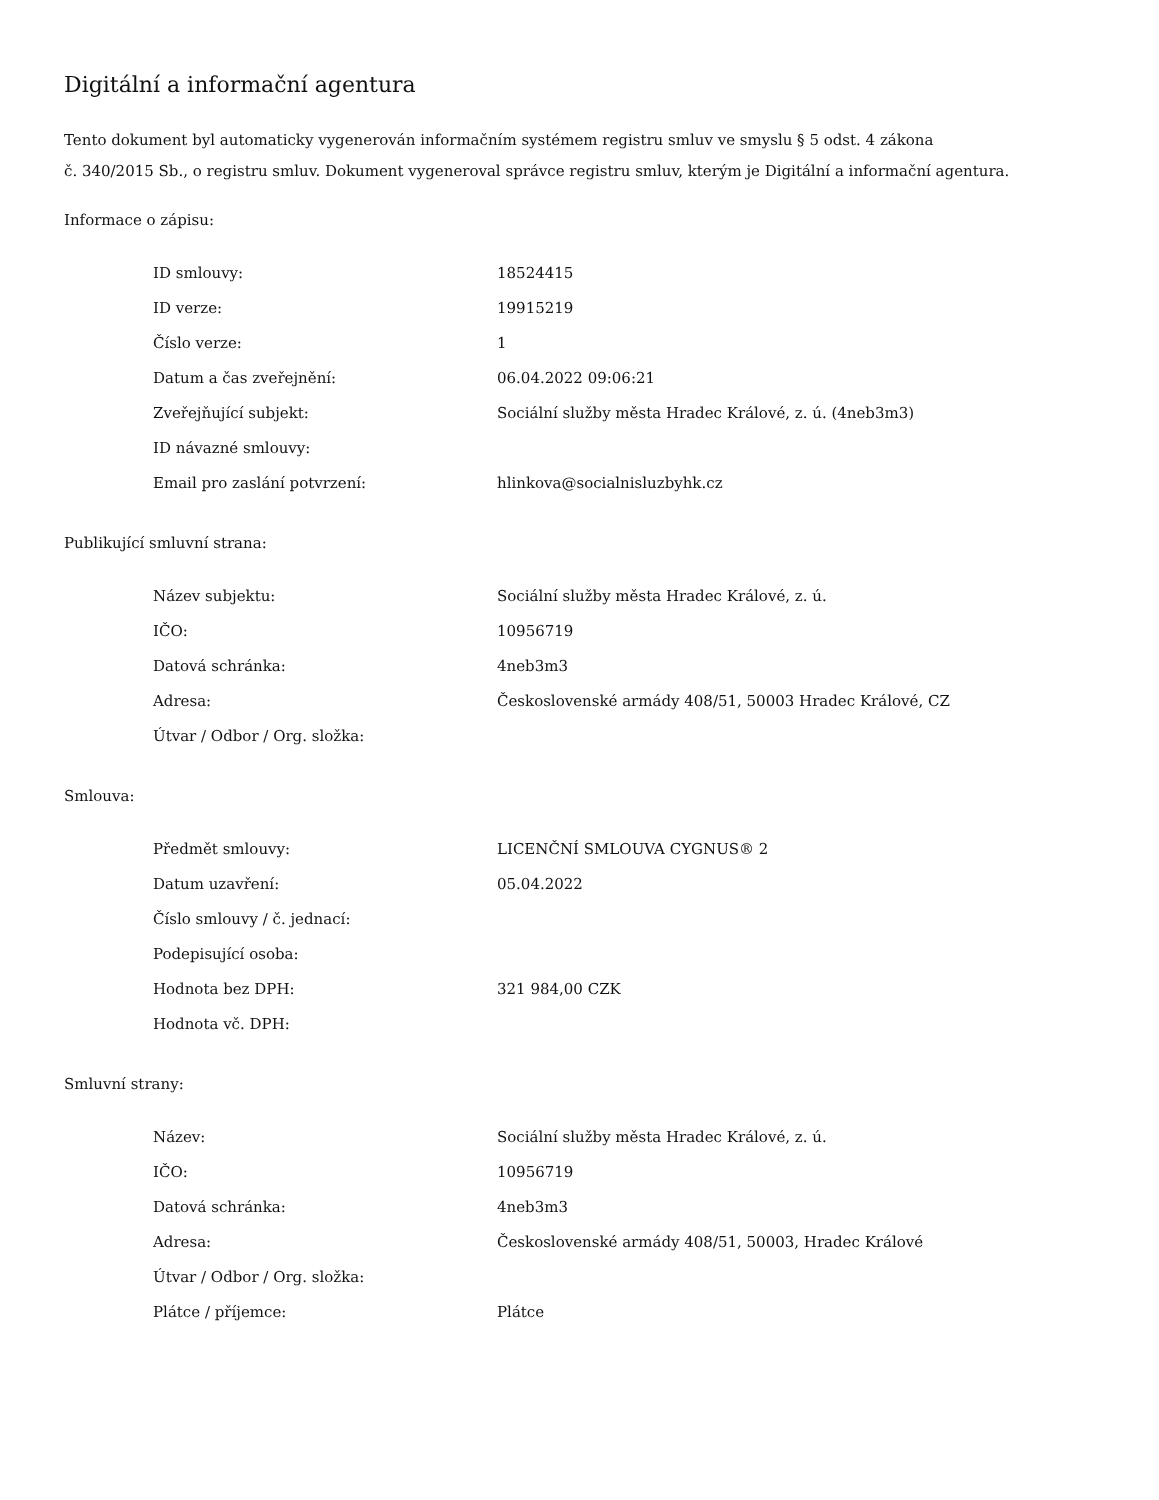Digitální a informační agentura
Tento dokument byl automaticky vygenerován informačním systémem registru smluv ve smyslu § 5 odst. 4 zákona
č. 340/2015 Sb., o registru smluv. Dokument vygeneroval správce registru smluv, kterým je Digitální a informační agentura.
Informace o zápisu:
| ID smlouvy: | 18524415 |
| ID verze: | 19915219 |
| Číslo verze: | 1 |
| Datum a čas zveřejnění: | 06.04.2022 09:06:21 |
| Zveřejňující subjekt: | Sociální služby města Hradec Králové, z. ú. (4neb3m3) |
| ID návazné smlouvy: | |
| Email pro zaslání potvrzení: | hlinkova@socialnisluzbyhk.cz |
Publikující smluvní strana:
| Název subjektu: | Sociální služby města Hradec Králové, z. ú. |
| IČO: | 10956719 |
| Datová schránka: | 4neb3m3 |
| Adresa: | Československé armády 408/51, 50003 Hradec Králové, CZ |
| Útvar / Odbor / Org. složka: | |
Smlouva:
| Předmět smlouvy: | LICENČNÍ SMLOUVA CYGNUS® 2 |
| Datum uzavření: | 05.04.2022 |
| Číslo smlouvy / č. jednací: | |
| Podepisující osoba: | |
| Hodnota bez DPH: | 321 984,00 CZK |
| Hodnota vč. DPH: | |
Smluvní strany:
| Název: | Sociální služby města Hradec Králové, z. ú. |
| IČO: | 10956719 |
| Datová schránka: | 4neb3m3 |
| Adresa: | Československé armády 408/51, 50003, Hradec Králové |
| Útvar / Odbor / Org. složka: | |
| Plátce / příjemce: | Plátce |